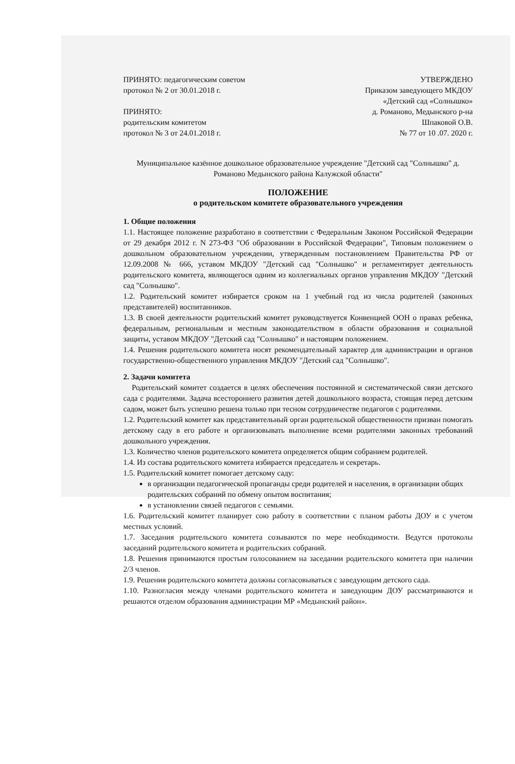ПРИНЯТО: педагогическим советом УТВЕРЖДЕНО
протокол № 2 от 30.01.2018 г. Приказом заведующего МКДОУ
«Детский сад «Солнышко»
ПРИНЯТО: д. Романово, Медынского р-на
родительским комитетом Шпаковой О.В.
протокол № 3 от 24.01.2018 г. № 77 от 10 .07. 2020 г.
Муниципальное казённое дошкольное образовательное учреждение "Детский сад "Солнышко" д. Романово Медынского района Калужской области"
ПОЛОЖЕНИЕ
о родительском комитете образовательного учреждения
1. Общие положения
1.1. Настоящее положение разработано в соответствии с Федеральным Законом Российской Федерации от 29 декабря 2012 г. N 273-ФЗ "Об образовании в Российской Федерации", Типовым положением о дошкольном образовательном учреждении, утвержденным постановлением Правительства РФ от 12.09.2008 № 666, уставом МКДОУ "Детский сад "Солнышко" и регламентирует деятельность родительского комитета, являющегося одним из коллегиальных органов управления МКДОУ "Детский сад "Солнышко".
1.2. Родительский комитет избирается сроком на 1 учебный год из числа родителей (законных представителей) воспитанников.
1.3. В своей деятельности родительский комитет руководствуется Конвенцией ООН о правах ребенка, федеральным, региональным и местным законодательством в области образования и социальной защиты, уставом МКДОУ "Детский сад "Солнышко" и настоящим положением.
1.4. Решения родительского комитета носят рекомендательный характер для администрации и органов государственно-общественного управления МКДОУ "Детский сад "Солнышко".
2. Задачи комитета
Родительский комитет создается в целях обеспечения постоянной и систематической связи детского сада с родителями. Задача всестороннего развития детей дошкольного возраста, стоящая перед детским садом, может быть успешно решена только при тесном сотрудничестве педагогов с родителями.
1.2. Родительский комитет как представительный орган родительской общественности призван помогать детскому саду в его работе и организовывать выполнение всеми родителями законных требований дошкольного учреждения.
1.3. Количество членов родительского комитета определяется общим собранием родителей.
1.4. Из состава родительского комитета избирается председатель и секретарь.
1.5. Родительский комитет помогает детскому саду:
в организации педагогической пропаганды среди родителей и населения, в организации общих родительских собраний по обмену опытом воспитания;
в установлении связей педагогов с семьями.
1.6. Родительский комитет планирует сою работу в соответствии с планом работы ДОУ и с учетом местных условий.
1.7. Заседания родительского комитета созываются по мере необходимости. Ведутся протоколы заседаний родительского комитета и родительских собраний.
1.8. Решения принимаются простым голосованием на заседании родительского комитета при наличии 2/3 членов.
1.9. Решения родительского комитета должны согласовываться с заведующим детского сада.
1.10. Разногласия между членами родительского комитета и заведующим ДОУ рассматриваются и решаются отделом образования администрации МР «Медынский район».